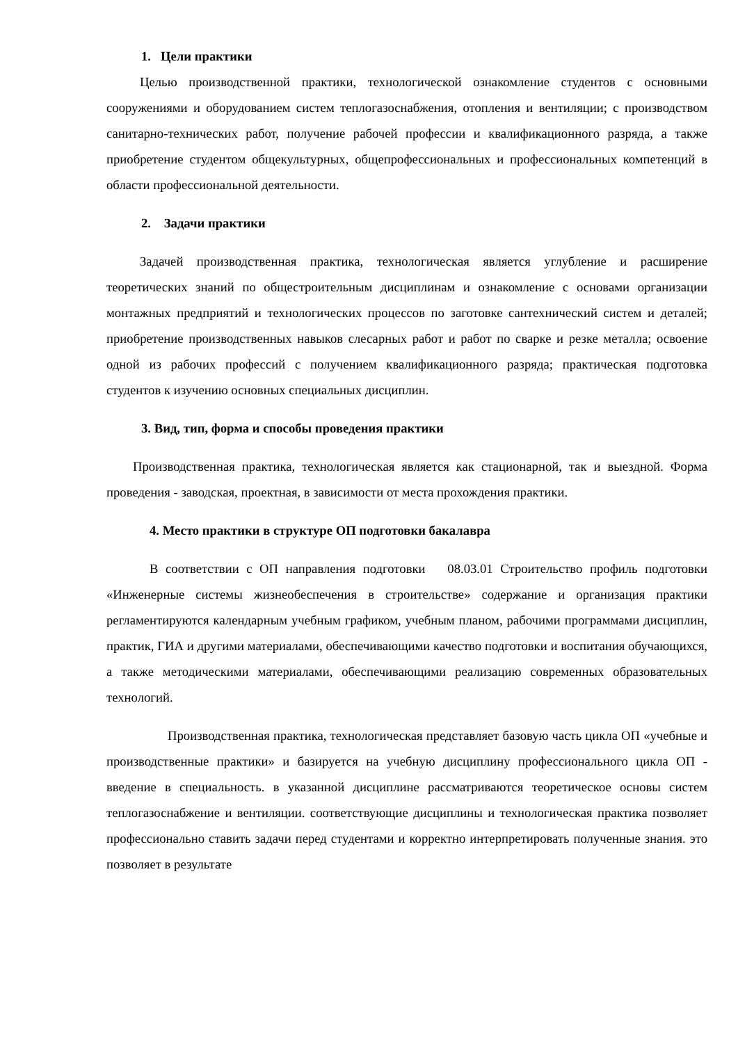1. Цели практики
Целью производственной практики, технологической ознакомление студентов с основными сооружениями и оборудованием систем теплогазоснабжения, отопления и вентиляции; с производством санитарно-технических работ, получение рабочей профессии и квалификационного разряда, а также приобретение студентом общекультурных, общепрофессиональных и профессиональных компетенций в области профессиональной деятельности.
2. Задачи практики
Задачей производственная практика, технологическая является углубление и расширение теоретических знаний по общестроительным дисциплинам и ознакомление с основами организации монтажных предприятий и технологических процессов по заготовке сантехнический систем и деталей; приобретение производственных навыков слесарных работ и работ по сварке и резке металла; освоение одной из рабочих профессий с получением квалификационного разряда; практическая подготовка студентов к изучению основных специальных дисциплин.
3. Вид, тип, форма и способы проведения практики
Производственная практика, технологическая является как стационарной, так и выездной. Форма проведения - заводская, проектная, в зависимости от места прохождения практики.
4. Место практики в структуре ОП подготовки бакалавра
В соответствии с ОП направления подготовки 08.03.01 Строительство профиль подготовки «Инженерные системы жизнеобеспечения в строительстве» содержание и организация практики регламентируются календарным учебным графиком, учебным планом, рабочими программами дисциплин, практик, ГИА и другими материалами, обеспечивающими качество подготовки и воспитания обучающихся, а также методическими материалами, обеспечивающими реализацию современных образовательных технологий.
Производственная практика, технологическая представляет базовую часть цикла ОП «учебные и производственные практики» и базируется на учебную дисциплину профессионального цикла ОП - введение в специальность. в указанной дисциплине рассматриваются теоретическое основы систем теплогазоснабжение и вентиляции. соответствующие дисциплины и технологическая практика позволяет профессионально ставить задачи перед студентами и корректно интерпретировать полученные знания. это позволяет в результате